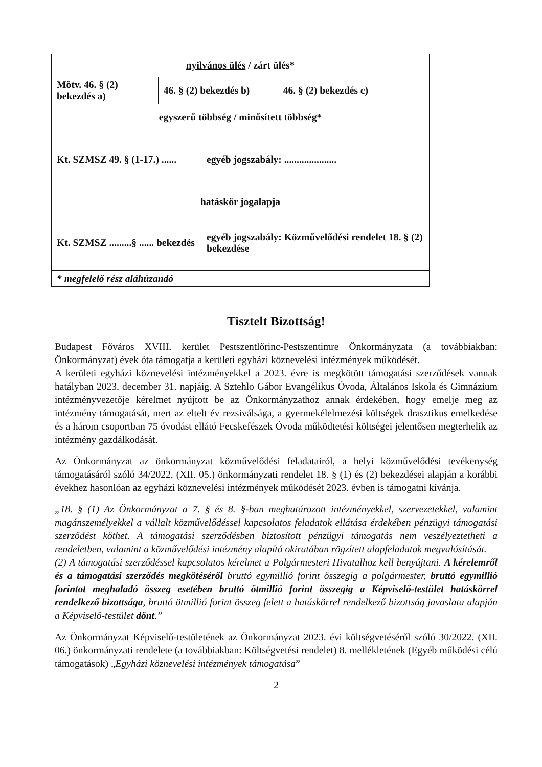| nyilvános ülés / zárt ülés* | | | |
| Mötv. 46. § (2) bekezdés a) | 46. § (2) bekezdés b) | | 46. § (2) bekezdés c) |
| egyszerű többség / minősített többség* | | | |
| Kt. SZMSZ 49. § (1-17.) ...... | | egyéb jogszabály: ..................... | |
| hatáskör jogalapja | | | |
| Kt. SZMSZ .........§ ...... bekezdés | | egyéb jogszabály: Közművelődési rendelet 18. § (2) bekezdése | |
| * megfelelő rész aláhúzandó | | | |
Tisztelt Bizottság!
Budapest Főváros XVIII. kerület Pestszentlőrinc-Pestszentimre Önkormányzata (a továbbiakban: Önkormányzat) évek óta támogatja a kerületi egyházi köznevelési intézmények működését.
A kerületi egyházi köznevelési intézményekkel a 2023. évre is megkötött támogatási szerződések vannak hatályban 2023. december 31. napjáig. A Sztehlo Gábor Evangélikus Óvoda, Általános Iskola és Gimnázium intézményvezetője kérelmet nyújtott be az Önkormányzathoz annak érdekében, hogy emelje meg az intézmény támogatását, mert az eltelt év rezsiválsága, a gyermekélelmezési költségek drasztikus emelkedése és a három csoportban 75 óvodást ellátó Fecskefészek Óvoda működtetési költségei jelentősen megterhelik az intézmény gazdálkodását.
Az Önkormányzat az önkormányzat közművelődési feladatairól, a helyi közművelődési tevékenység támogatásáról szóló 34/2022. (XII. 05.) önkormányzati rendelet 18. § (1) és (2) bekezdései alapján a korábbi évekhez hasonlóan az egyházi köznevelési intézmények működését 2023. évben is támogatni kívánja.
„18. § (1) Az Önkormányzat a 7. § és 8. §-ban meghatározott intézményekkel, szervezetekkel, valamint magánszemélyekkel a vállalt közművelődéssel kapcsolatos feladatok ellátása érdekében pénzügyi támogatási szerződést köthet. A támogatási szerződésben biztosított pénzügyi támogatás nem veszélyeztetheti a rendeletben, valamint a közművelődési intézmény alapító okiratában rögzített alapfeladatok megvalósítását.
(2) A támogatási szerződéssel kapcsolatos kérelmet a Polgármesteri Hivatalhoz kell benyújtani. A kérelemről és a támogatási szerződés megkötéséről bruttó egymillió forint összegig a polgármester, bruttó egymillió forintot meghaladó összeg esetében bruttó ötmillió forint összegig a Képviselő-testület hatáskörrel rendelkező bizottsága, bruttó ötmillió forint összeg felett a hatáskörrel rendelkező bizottság javaslata alapján a Képviselő-testület dönt.”
Az Önkormányzat Képviselő-testületének az Önkormányzat 2023. évi költségvetéséről szóló 30/2022. (XII. 06.) önkormányzati rendelete (a továbbiakban: Költségvetési rendelet) 8. mellékletének (Egyéb működési célú támogatások) „Egyházi köznevelési intézmények támogatása”
2